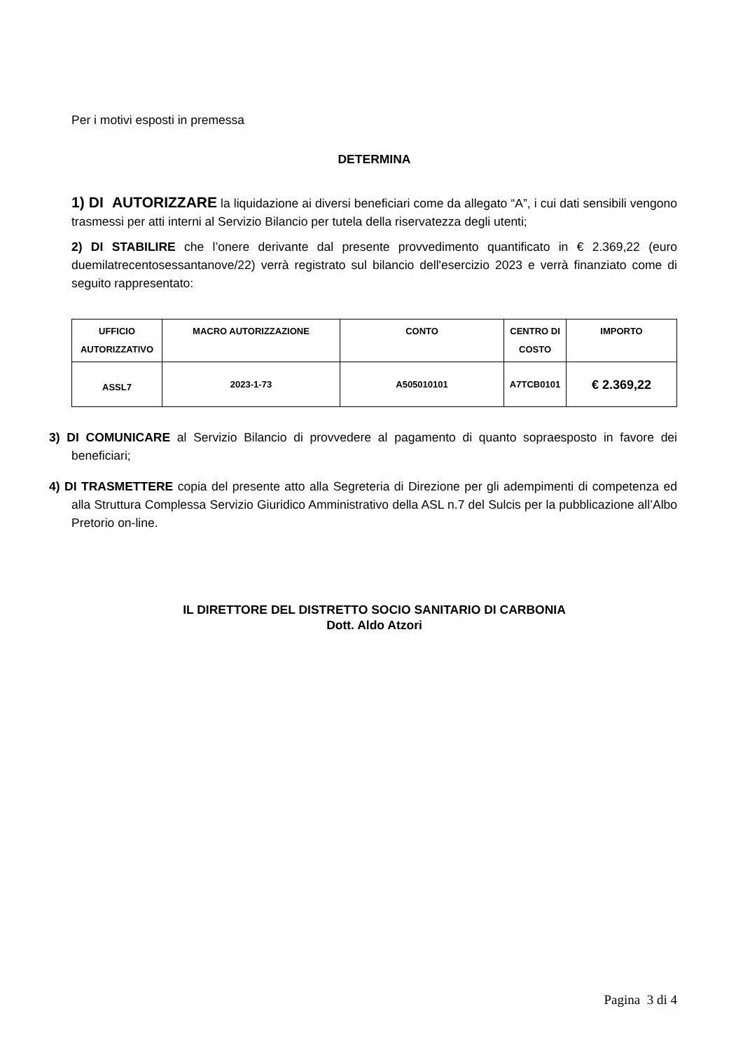Per i motivi esposti in premessa
DETERMINA
1) DI AUTORIZZARE la liquidazione ai diversi beneficiari come da allegato “A”, i cui dati sensibili vengono trasmessi per atti interni al Servizio Bilancio per tutela della riservatezza degli utenti;
2) DI STABILIRE che l’onere derivante dal presente provvedimento quantificato in € 2.369,22 (euro duemilatrecentosessantanove/22) verrà registrato sul bilancio dell'esercizio 2023 e verrà finanziato come di seguito rappresentato:
| UFFICIO AUTORIZZATIVO | MACRO AUTORIZZAZIONE | CONTO | CENTRO DI COSTO | IMPORTO |
| --- | --- | --- | --- | --- |
| ASSL7 | 2023-1-73 | A505010101 | A7TCB0101 | € 2.369,22 |
3) DI COMUNICARE al Servizio Bilancio di provvedere al pagamento di quanto sopraesposto in favore dei beneficiari;
4) DI TRASMETTERE copia del presente atto alla Segreteria di Direzione per gli adempimenti di competenza ed alla Struttura Complessa Servizio Giuridico Amministrativo della ASL n.7 del Sulcis per la pubblicazione all’Albo Pretorio on-line.
IL DIRETTORE DEL DISTRETTO SOCIO SANITARIO DI CARBONIA
Dott. Aldo Atzori
Pagina 3 di 4